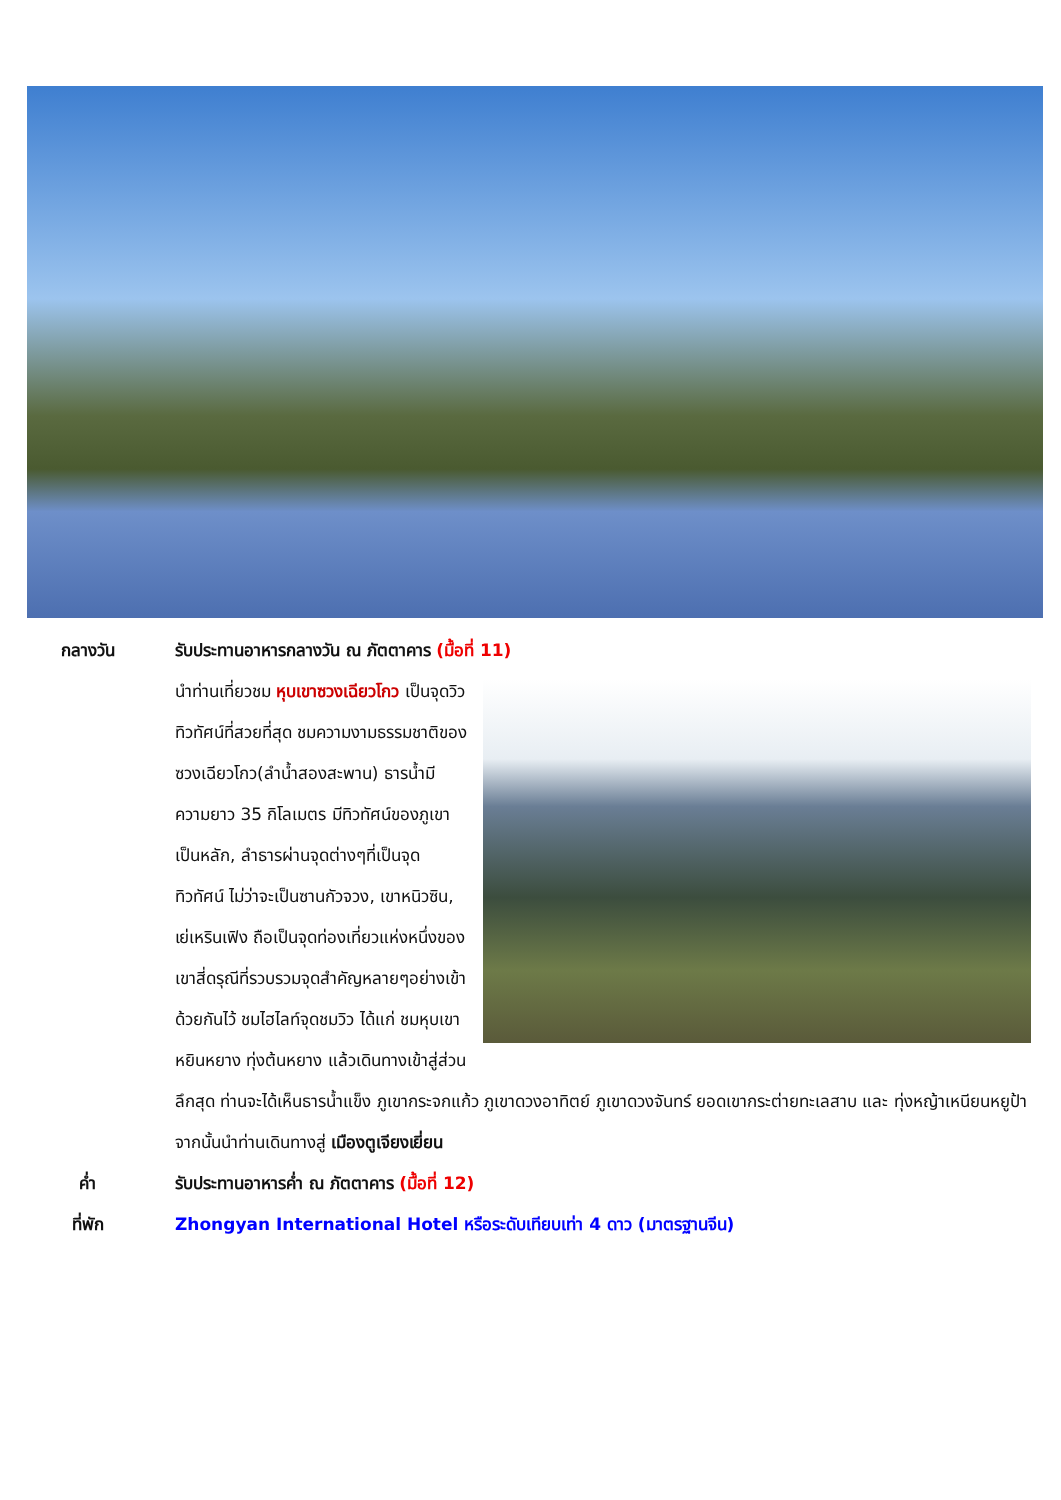กลางวัน รับประทานอาหารกลางวัน ณ ภัตตาคาร (มื้อที่ 11)
นำท่านเที่ยวชม หุบเขาซวงเฉียวโกว เป็นจุดวิวทิวทัศน์ที่สวยที่สุด ชมความงามธรรมชาติของซวงเฉียวโกว(ลำน้ำสองสะพาน) ธารน้ำมีความยาว 35 กิโลเมตร มีทิวทัศน์ของภูเขาเป็นหลัก, ลำธารผ่านจุดต่างๆที่เป็นจุดทิวทัศน์ ไม่ว่าจะเป็นซานกัวจวง, เขาหนิวซิน, เย่เหรินเฟิง ถือเป็นจุดท่องเที่ยวแห่งหนึ่งของเขาสี่ดรุณีที่รวบรวมจุดสำคัญหลายๆอย่างเข้าด้วยกันไว้ ชมไฮไลท์จุดชมวิว ได้แก่ ชมหุบเขาหยินหยาง ทุ่งต้นหยาง แล้วเดินทางเข้าสู่ส่วนลึกสุด ท่านจะได้เห็นธารน้ำแข็ง ภูเขากระจกแก้ว ภูเขาดวงอาทิตย์ ภูเขาดวงจันทร์ ยอดเขากระต่ายทะเลสาบ และ ทุ่งหญ้าเหนียนหยูป้า
จากนั้นนำท่านเดินทางสู่ เมืองตูเจียงเยี่ยน
ค่ำ รับประทานอาหารค่ำ ณ ภัตตาคาร (มื้อที่ 12)
ที่พัก Zhongyan International Hotel หรือระดับเทียบเท่า 4 ดาว (มาตรฐานจีน)